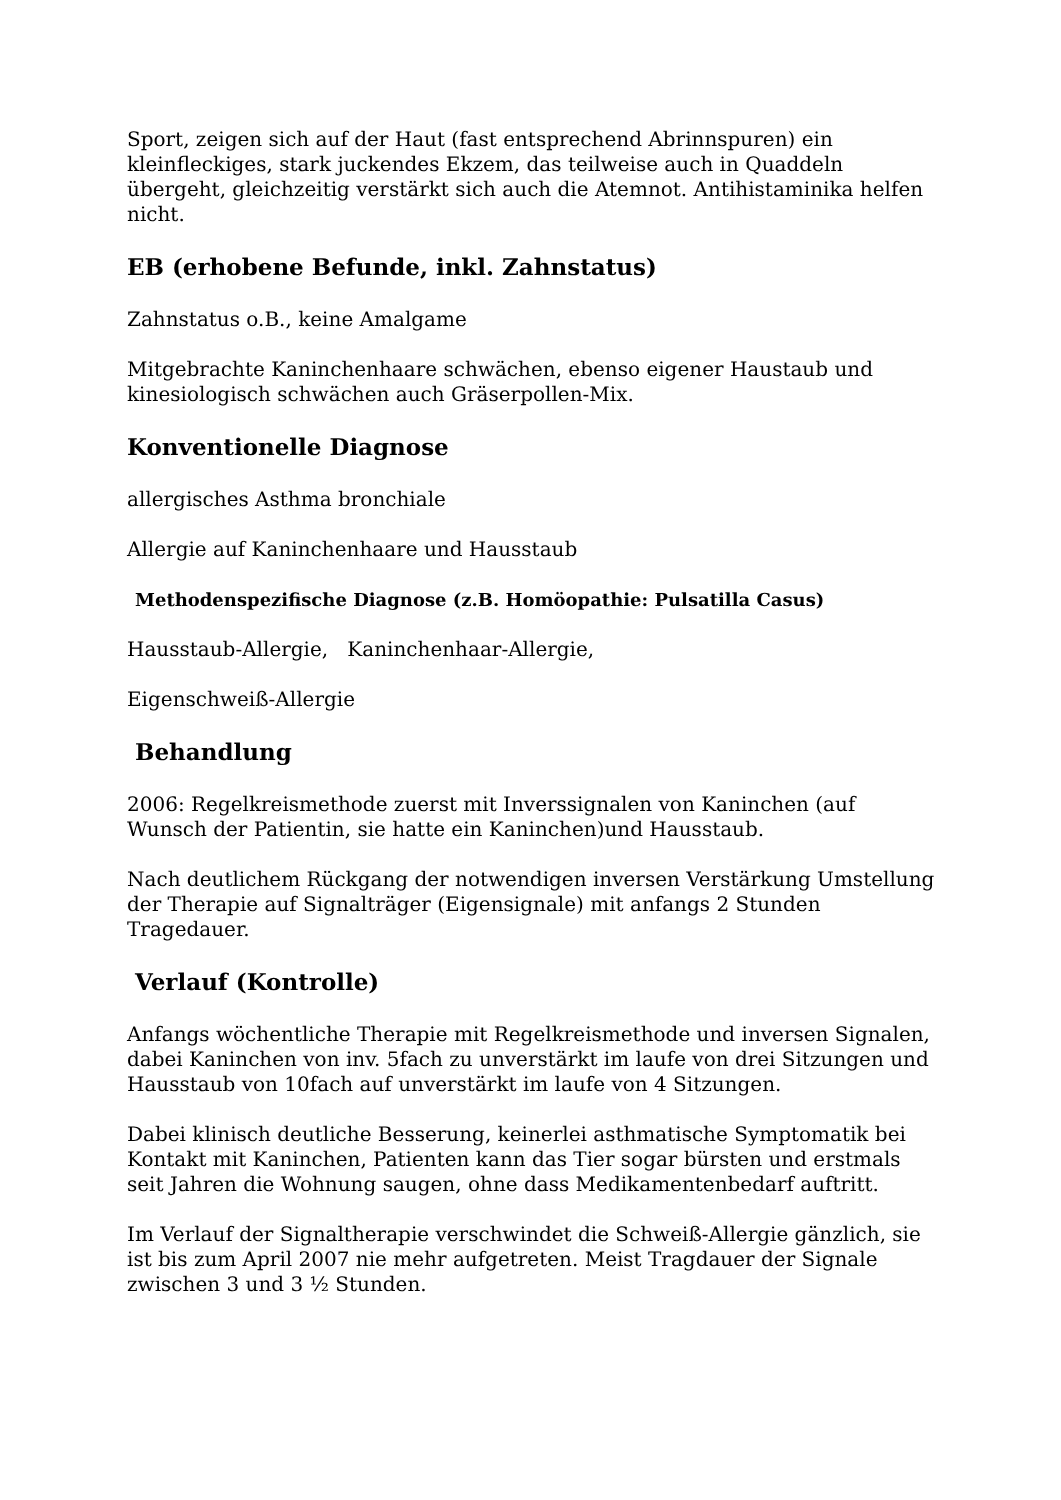Sport, zeigen sich auf der Haut (fast entsprechend Abrinnspuren) ein kleinfleckiges, stark juckendes Ekzem, das teilweise auch in Quaddeln übergeht, gleichzeitig verstärkt sich auch die Atemnot. Antihistaminika helfen nicht.
EB (erhobene Befunde, inkl. Zahnstatus)
Zahnstatus o.B., keine Amalgame
Mitgebrachte Kaninchenhaare schwächen, ebenso eigener Haustaub und kinesiologisch schwächen auch Gräserpollen-Mix.
Konventionelle Diagnose
allergisches Asthma bronchiale
Allergie auf Kaninchenhaare und Hausstaub
Methodenspezifische Diagnose (z.B. Homöopathie: Pulsatilla Casus)
Hausstaub-Allergie, Kaninchenhaar-Allergie,
Eigenschweiß-Allergie
Behandlung
2006: Regelkreismethode zuerst mit Inverssignalen von Kaninchen (auf Wunsch der Patientin, sie hatte ein Kaninchen)und Hausstaub.
Nach deutlichem Rückgang der notwendigen inversen Verstärkung Umstellung der Therapie auf Signalträger (Eigensignale) mit anfangs 2 Stunden Tragedauer.
Verlauf (Kontrolle)
Anfangs wöchentliche Therapie mit Regelkreismethode und inversen Signalen, dabei Kaninchen von inv. 5fach zu unverstärkt im laufe von drei Sitzungen und Hausstaub von 10fach auf unverstärkt im laufe von 4 Sitzungen.
Dabei klinisch deutliche Besserung, keinerlei asthmatische Symptomatik bei Kontakt mit Kaninchen, Patienten kann das Tier sogar bürsten und erstmals seit Jahren die Wohnung saugen, ohne dass Medikamentenbedarf auftritt.
Im Verlauf der Signaltherapie verschwindet die Schweiß-Allergie gänzlich, sie ist bis zum April 2007 nie mehr aufgetreten. Meist Tragdauer der Signale zwischen 3 und 3 ½ Stunden.